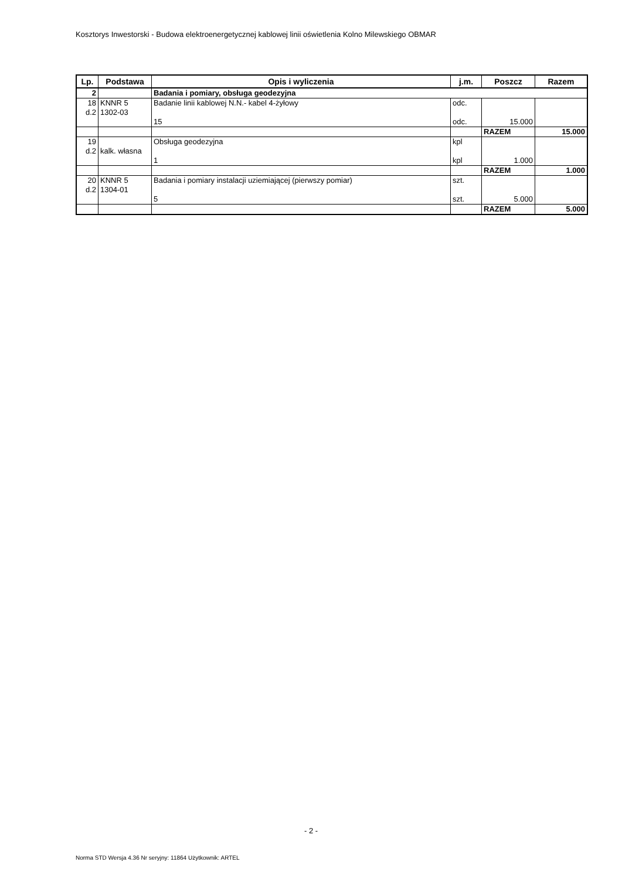Kosztorys Inwestorski - Budowa elektroenergetycznej kablowej linii oświetlenia Kolno Milewskiego OBMAR
| Lp. | Podstawa | Opis i wyliczenia | j.m. | Poszcz | Razem |
| --- | --- | --- | --- | --- | --- |
| 2 | | Badania i pomiary, obsługa geodezyjna | | | |
| 18 d.2 | KNNR 5 1302-03 | Badanie linii kablowej N.N.- kabel 4-żyłowy | odc. | | |
| | | 15 | odc. | 15.000 | |
| | | | | RAZEM | 15.000 |
| 19 d.2 | kalk. własna | Obsługa geodezyjna | kpl | | |
| | | 1 | kpl | 1.000 | |
| | | | | RAZEM | 1.000 |
| 20 d.2 | KNNR 5 1304-01 | Badania i pomiary instalacji uziemiającej (pierwszy pomiar) | szt. | | |
| | | 5 | szt. | 5.000 | |
| | | | | RAZEM | 5.000 |
- 2 -
Norma STD Wersja 4.36 Nr seryjny: 11864 Użytkownik: ARTEL